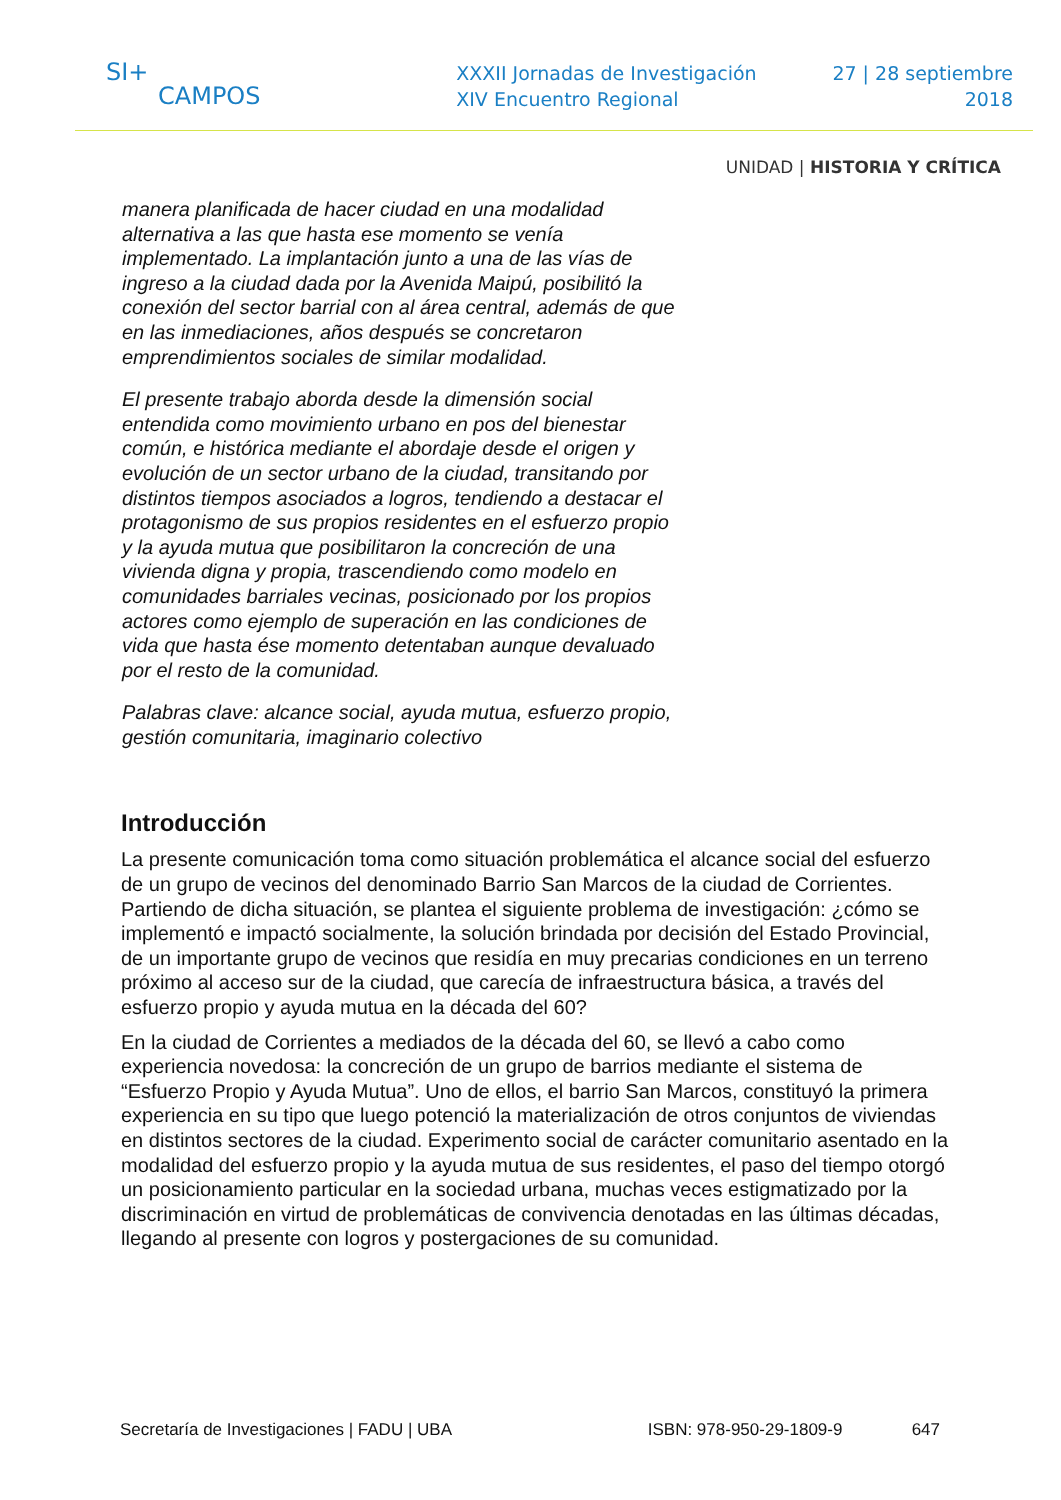SI+
CAMPOS
XXXII Jornadas de Investigación
XIV Encuentro Regional
27 | 28 septiembre
2018
UNIDAD | HISTORIA Y CRÍTICA
manera planificada de hacer ciudad en una modalidad alternativa a las que hasta ese momento se venía implementado. La implantación junto a una de las vías de ingreso a la ciudad dada por la Avenida Maipú, posibilitó la conexión del sector barrial con al área central, además de que en las inmediaciones, años después se concretaron emprendimientos sociales de similar modalidad.
El presente trabajo aborda desde la dimensión social entendida como movimiento urbano en pos del bienestar común, e histórica mediante el abordaje desde el origen y evolución de un sector urbano de la ciudad, transitando por distintos tiempos asociados a logros, tendiendo a destacar el protagonismo de sus propios residentes en el esfuerzo propio y la ayuda mutua que posibilitaron la concreción de una vivienda digna y propia, trascendiendo como modelo en comunidades barriales vecinas, posicionado por los propios actores como ejemplo de superación en las condiciones de vida que hasta ése momento detentaban aunque devaluado por el resto de la comunidad.
Palabras clave: alcance social, ayuda mutua, esfuerzo propio, gestión comunitaria, imaginario colectivo
Introducción
La presente comunicación toma como situación problemática el alcance social del esfuerzo de un grupo de vecinos del denominado Barrio San Marcos de la ciudad de Corrientes. Partiendo de dicha situación, se plantea el siguiente problema de investigación: ¿cómo se implementó e impactó socialmente, la solución brindada por decisión del Estado Provincial, de un importante grupo de vecinos que residía en muy precarias condiciones en un terreno próximo al acceso sur de la ciudad, que carecía de infraestructura básica, a través del esfuerzo propio y ayuda mutua en la década del 60?
En la ciudad de Corrientes a mediados de la década del 60, se llevó a cabo como experiencia novedosa: la concreción de un grupo de barrios mediante el sistema de “Esfuerzo Propio y Ayuda Mutua”. Uno de ellos, el barrio San Marcos, constituyó la primera experiencia en su tipo que luego potenció la materialización de otros conjuntos de viviendas en distintos sectores de la ciudad. Experimento social de carácter comunitario asentado en la modalidad del esfuerzo propio y la ayuda mutua de sus residentes, el paso del tiempo otorgó un posicionamiento particular en la sociedad urbana, muchas veces estigmatizado por la discriminación en virtud de problemáticas de convivencia denotadas en las últimas décadas, llegando al presente con logros y postergaciones de su comunidad.
Secretaría de Investigaciones | FADU | UBA ISBN: 978-950-29-1809-9 647